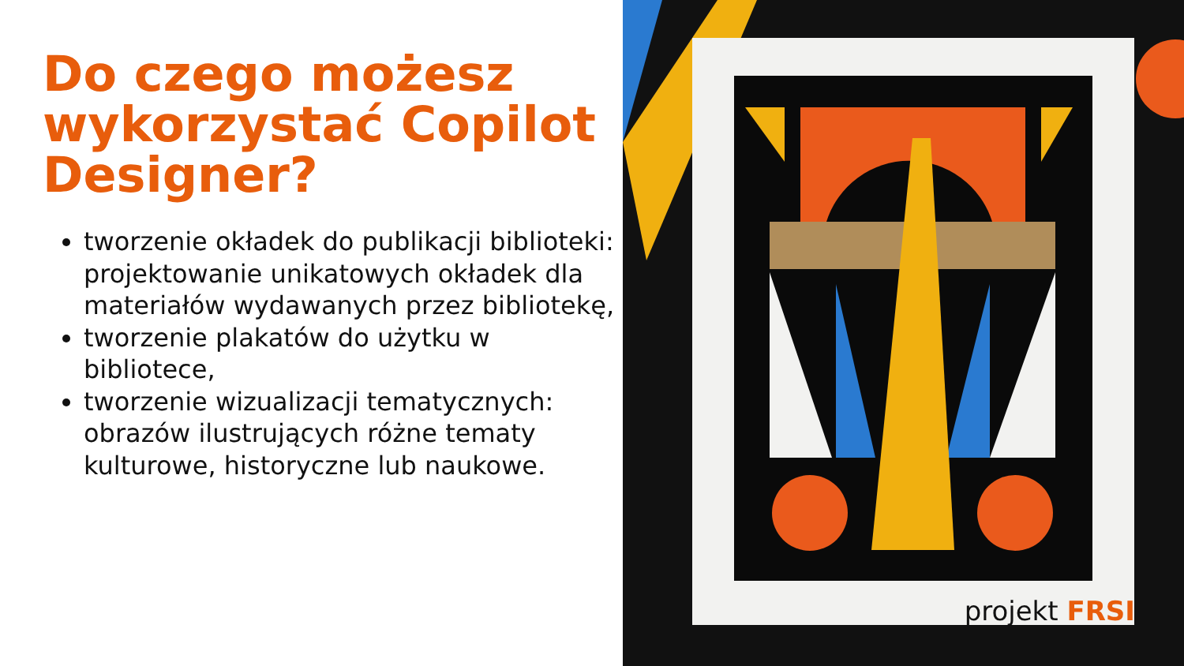Do czego możesz wykorzystać Copilot Designer?
tworzenie okładek do publikacji biblioteki: projektowanie unikatowych okładek dla materiałów wydawanych przez bibliotekę,
tworzenie plakatów do użytku w bibliotece,
tworzenie wizualizacji tematycznych: obrazów ilustrujących różne tematy kulturowe, historyczne lub naukowe.
projekt FRSI